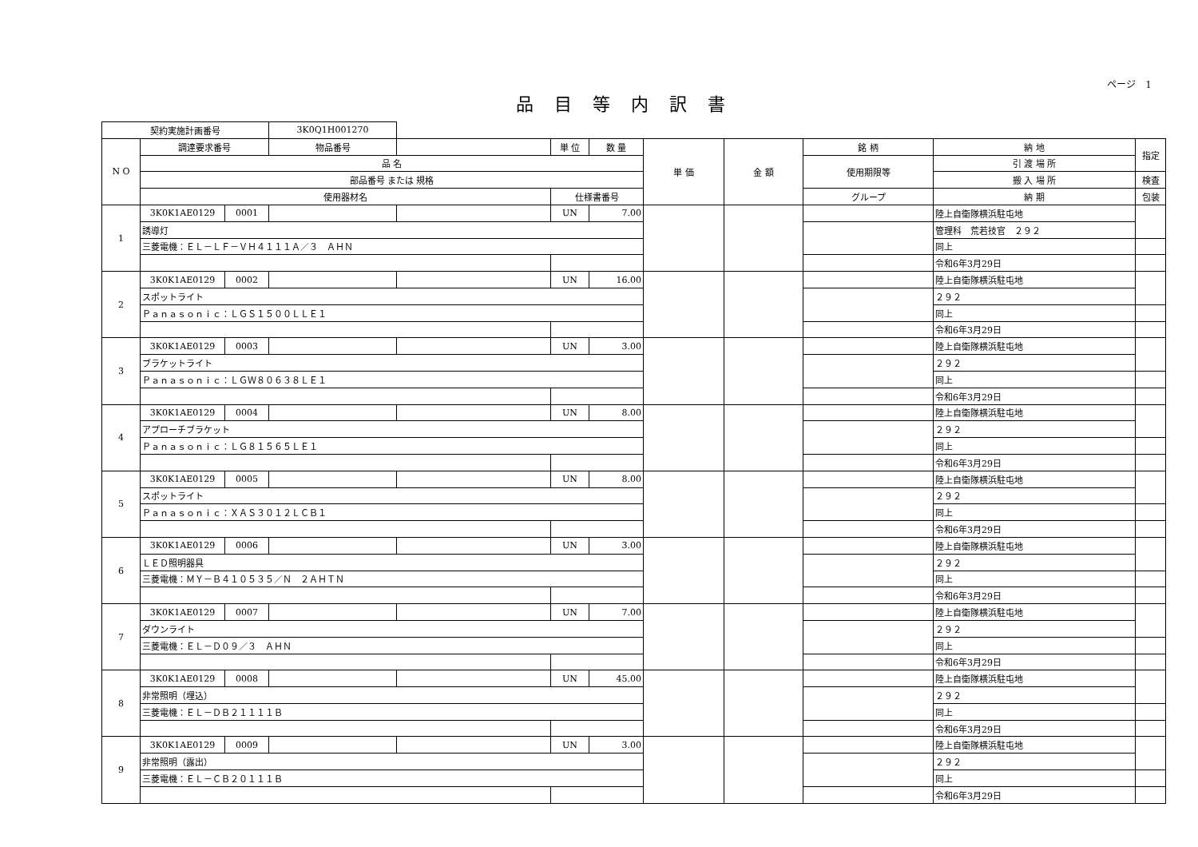ページ　1
品目等内訳書
| 契約実施計画番号 | | | 3K0Q1H001270 | | | | | | | | |
| N O | 調達要求番号 | | 物品番号 | | 単 位 | 数 量 | 単 価 | 金 額 | 銘 柄 | 納 地 | 指定 |
| | 品 名 | | | | | | | | 使用期限等 | 引 渡 場 所 | |
| | 部品番号 または 規格 | | | | | | | | | 搬 入 場 所 | 検査 |
| | 使用器材名 | | | | 仕様書番号 | | | | グループ | 納 期 | 包装 |
| 1 | 3K0K1AE0129 | 0001 | | | UN | 7.00 | | | | 陸上自衛隊横浜駐屯地 | |
| | 誘導灯 | | | | | | | | | 管理科 荒若技官 ２９２ | |
| | 三菱電機：ＥＬ－ＬＦ－ＶＨ４１１１Ａ／３ ＡＨＮ | | | | | | | | | 同上 | |
| | | | | | | | | | | 令和6年3月29日 | |
| 2 | 3K0K1AE0129 | 0002 | | | UN | 16.00 | | | | 陸上自衛隊横浜駐屯地 | |
| | スポットライト | | | | | | | | | ２９２ | |
| | Ｐａｎａｓｏｎｉｃ：ＬＧＳ１５００ＬＬＥ１ | | | | | | | | | 同上 | |
| | | | | | | | | | | 令和6年3月29日 | |
| 3 | 3K0K1AE0129 | 0003 | | | UN | 3.00 | | | | 陸上自衛隊横浜駐屯地 | |
| | ブラケットライト | | | | | | | | | ２９２ | |
| | Ｐａｎａｓｏｎｉｃ：ＬＧＷ８０６３８ＬＥ１ | | | | | | | | | 同上 | |
| | | | | | | | | | | 令和6年3月29日 | |
| 4 | 3K0K1AE0129 | 0004 | | | UN | 8.00 | | | | 陸上自衛隊横浜駐屯地 | |
| | アプローチブラケット | | | | | | | | | ２９２ | |
| | Ｐａｎａｓｏｎｉｃ：ＬＧ８１５６５ＬＥ１ | | | | | | | | | 同上 | |
| | | | | | | | | | | 令和6年3月29日 | |
| 5 | 3K0K1AE0129 | 0005 | | | UN | 8.00 | | | | 陸上自衛隊横浜駐屯地 | |
| | スポットライト | | | | | | | | | ２９２ | |
| | Ｐａｎａｓｏｎｉｃ：ＸＡＳ３０１２ＬＣＢ１ | | | | | | | | | 同上 | |
| | | | | | | | | | | 令和6年3月29日 | |
| 6 | 3K0K1AE0129 | 0006 | | | UN | 3.00 | | | | 陸上自衛隊横浜駐屯地 | |
| | ＬＥＤ照明器具 | | | | | | | | | ２９２ | |
| | 三菱電機：ＭＹ－Ｂ４１０５３５／Ｎ ２ＡＨＴＮ | | | | | | | | | 同上 | |
| | | | | | | | | | | 令和6年3月29日 | |
| 7 | 3K0K1AE0129 | 0007 | | | UN | 7.00 | | | | 陸上自衛隊横浜駐屯地 | |
| | ダウンライト | | | | | | | | | ２９２ | |
| | 三菱電機：ＥＬ－Ｄ０９／３ ＡＨＮ | | | | | | | | | 同上 | |
| | | | | | | | | | | 令和6年3月29日 | |
| 8 | 3K0K1AE0129 | 0008 | | | UN | 45.00 | | | | 陸上自衛隊横浜駐屯地 | |
| | 非常照明（埋込） | | | | | | | | | ２９２ | |
| | 三菱電機：ＥＬ－ＤＢ２１１１１Ｂ | | | | | | | | | 同上 | |
| | | | | | | | | | | 令和6年3月29日 | |
| 9 | 3K0K1AE0129 | 0009 | | | UN | 3.00 | | | | 陸上自衛隊横浜駐屯地 | |
| | 非常照明（露出） | | | | | | | | | ２９２ | |
| | 三菱電機：ＥＬ－ＣＢ２０１１１Ｂ | | | | | | | | | 同上 | |
| | | | | | | | | | | 令和6年3月29日 | |